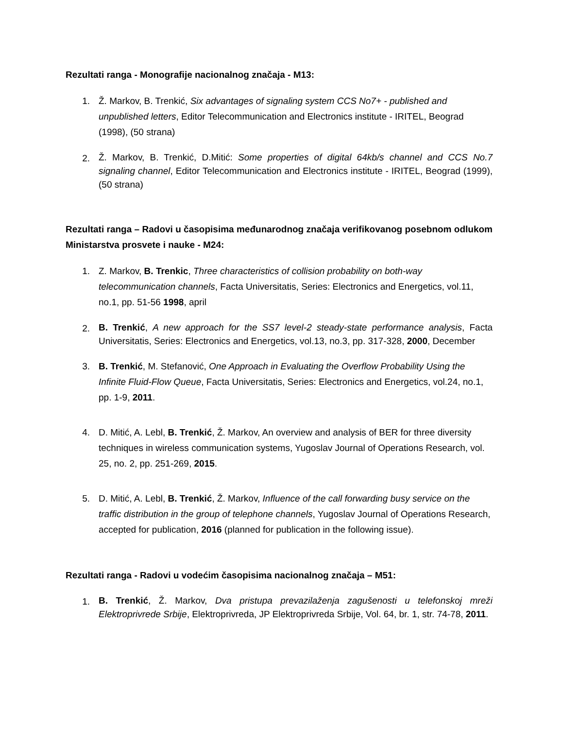Rezultati ranga - Monografije nacionalnog značaja - M13:
1. Ž. Markov, B. Trenkić, Six advantages of signaling system CCS No7+ - published and unpublished letters, Editor Telecommunication and Electronics institute - IRITEL, Beograd (1998), (50 strana)
2.
Ž. Markov, B. Trenkić, D.Mitić: Some properties of digital 64kb/s channel and CCS No.7 signaling channel, Editor Telecommunication and Electronics institute - IRITEL, Beograd (1999), (50 strana)
Rezultati ranga – Radovi u časopisima međunarodnog značaja verifikovanog posebnom odlukom Ministarstva prosvete i nauke - M24:
1. Z. Markov, B. Trenkic, Three characteristics of collision probability on both-way telecommunication channels, Facta Universitatis, Series: Electronics and Energetics, vol.11, no.1, pp. 51-56 1998, april
2.
B. Trenkić, A new approach for the SS7 level-2 steady-state performance analysis, Facta Universitatis, Series: Electronics and Energetics, vol.13, no.3, pp. 317-328, 2000, December
3. B. Trenkić, M. Stefanović, One Approach in Evaluating the Overflow Probability Using the Infinite Fluid-Flow Queue, Facta Universitatis, Series: Electronics and Energetics, vol.24, no.1, pp. 1-9, 2011.
4. D. Mitić, A. Lebl, B. Trenkić, Ž. Markov, An overview and analysis of BER for three diversity techniques in wireless communication systems, Yugoslav Journal of Operations Research, vol. 25, no. 2, pp. 251-269, 2015.
5. D. Mitić, A. Lebl, B. Trenkić, Ž. Markov, Influence of the call forwarding busy service on the traffic distribution in the group of telephone channels, Yugoslav Journal of Operations Research, accepted for publication, 2016 (planned for publication in the following issue).
Rezultati ranga - Radovi u vodećim časopisima nacionalnog značaja – M51:
1.
B. Trenkić, Ž. Markov, Dva pristupa prevazilaženja zagušenosti u telefonskoj mreži Elektroprivrede Srbije, Elektroprivreda, JP Elektroprivreda Srbije, Vol. 64, br. 1, str. 74-78, 2011.